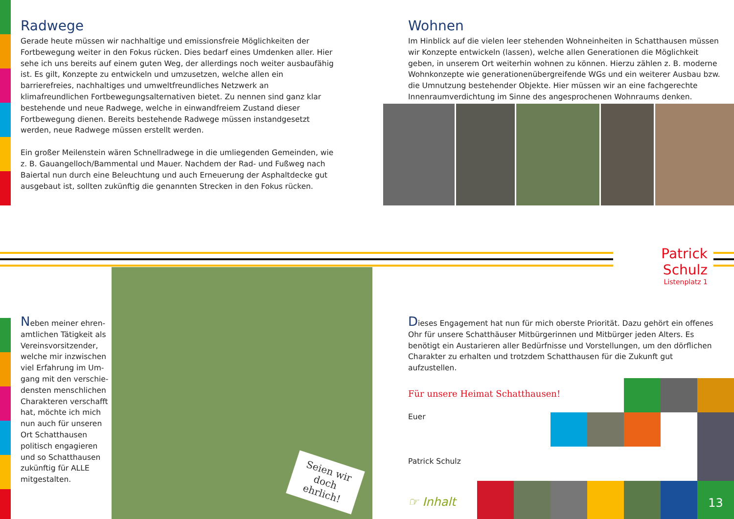Radwege
Gerade heute müssen wir nachhaltige und emissionsfreie Möglichkeiten der Fortbewegung weiter in den Fokus rücken. Dies bedarf eines Umdenken aller. Hier sehe ich uns bereits auf einem guten Weg, der allerdings noch weiter ausbaufähig ist. Es gilt, Konzepte zu entwickeln und umzusetzen, welche allen ein barrierefreies, nachhaltiges und umweltfreundliches Netzwerk an klimafreundlichen Fortbewegungsalternativen bietet. Zu nennen sind ganz klar bestehende und neue Radwege, welche in einwandfreiem Zustand dieser Fortbewegung dienen. Bereits bestehende Radwege müssen instandgesetzt werden, neue Radwege müssen erstellt werden.
Ein großer Meilenstein wären Schnellradwege in die umliegenden Gemeinden, wie z. B. Gauangelloch/Bammental und Mauer. Nachdem der Rad- und Fußweg nach Baiertal nun durch eine Beleuchtung und auch Erneuerung der Asphaltdecke gut ausgebaut ist, sollten zukünftig die genannten Strecken in den Fokus rücken.
Wohnen
Im Hinblick auf die vielen leer stehenden Wohneinheiten in Schatthausen müssen wir Konzepte entwickeln (lassen), welche allen Generationen die Möglichkeit geben, in unserem Ort weiterhin wohnen zu können. Hierzu zählen z. B. moderne Wohnkonzepte wie generationenübergreifende WGs und ein weiterer Ausbau bzw. die Umnutzung bestehender Objekte. Hier müssen wir an eine fachgerechte Innenraumverdichtung im Sinne des angesprochenen Wohnraums denken.
Patrick Schulz
Listenplatz 1
Neben meiner ehren-amtlichen Tätigkeit als Vereinsvorsitzender, welche mir inzwischen viel Erfahrung im Um-gang mit den verschie-densten menschlichen Charakteren verschafft hat, möchte ich mich nun auch für unseren Ort Schatthausen politisch engagieren und so Schatthausen zukünftig für ALLE mitgestalten.
Seien wir doch ehrlich!
Dieses Engagement hat nun für mich oberste Priorität. Dazu gehört ein offenes Ohr für unsere Schatthäuser Mitbürgerinnen und Mitbürger jeden Alters. Es benötigt ein Austarieren aller Bedürfnisse und Vorstellungen, um den dörflichen Charakter zu erhalten und trotzdem Schatthausen für die Zukunft gut aufzustellen.
Für unsere Heimat Schatthausen!
Euer
Patrick Schulz
☞ Inhalt
13